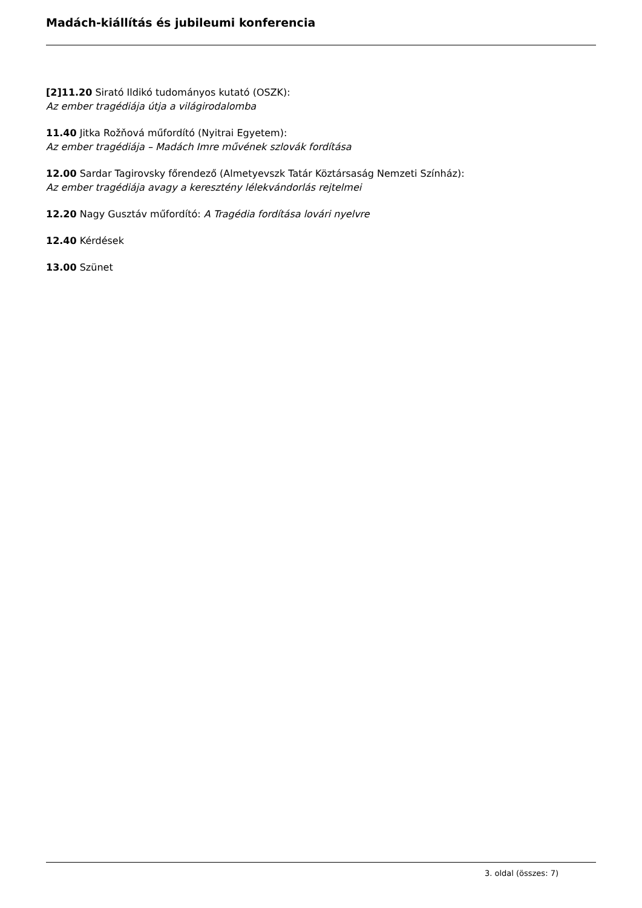Madách-kiállítás és jubileumi konferencia
[2]11.20 Sirató Ildikó tudományos kutató (OSZK):
Az ember tragédiája útja a világirodalomba
11.40 Jitka Rožňová műfordító (Nyitrai Egyetem):
Az ember tragédiája – Madách Imre művének szlovák fordítása
12.00 Sardar Tagirovsky főrendező (Almetyevszk Tatár Köztársaság Nemzeti Színház):
Az ember tragédiája avagy a keresztény lélekvándorlás rejtelmei
12.20 Nagy Gusztáv műfordító: A Tragédia fordítása lovári nyelvre
12.40 Kérdések
13.00 Szünet
3. oldal (összes: 7)